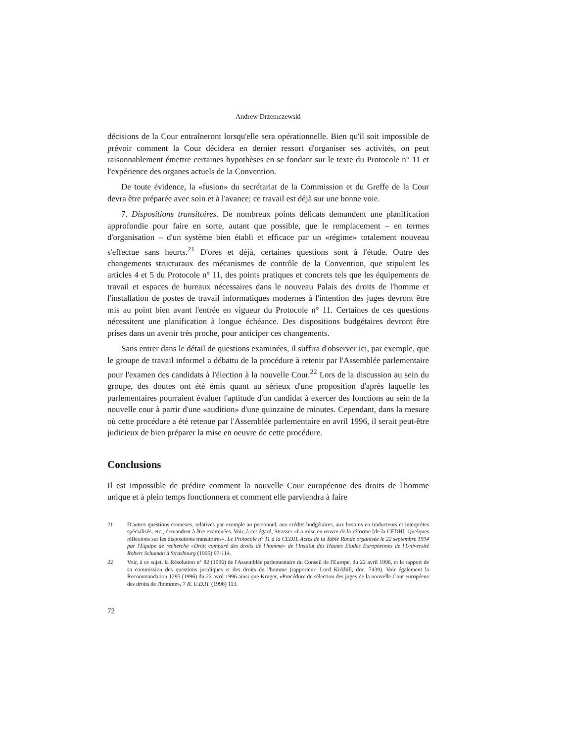Andrew Drzemczewski
décisions de la Cour entraîneront lorsqu'elle sera opérationnelle. Bien qu'il soit impossible de prévoir comment la Cour décidera en dernier ressort d'organiser ses activités, on peut raisonnablement émettre certaines hypothèses en se fondant sur le texte du Protocole n° 11 et l'expérience des organes actuels de la Convention.
De toute évidence, la «fusion» du secrétariat de la Commission et du Greffe de la Cour devra être préparée avec soin et à l'avance; ce travail est déjà sur une bonne voie.
7. Dispositions transitoires. De nombreux points délicats demandent une planification approfondie pour faire en sorte, autant que possible, que le remplacement – en termes d'organisation – d'un système bien établi et efficace par un «régime» totalement nouveau s'effectue sans heurts.<sup>21</sup> D'ores et déjà, certaines questions sont à l'étude. Outre des changements structuraux des mécanismes de contrôle de la Convention, que stipulent les articles 4 et 5 du Protocole n° 11, des points pratiques et concrets tels que les équipements de travail et espaces de bureaux nécessaires dans le nouveau Palais des droits de l'homme et l'installation de postes de travail informatiques modernes à l'intention des juges devront être mis au point bien avant l'entrée en vigueur du Protocole n° 11. Certaines de ces questions nécessitent une planification à longue échéance. Des dispositions budgétaires devront être prises dans un avenir très proche, pour anticiper ces changements.
Sans entrer dans le détail de questions examinées, il suffira d'observer ici, par exemple, que le groupe de travail informel a débattu de la procédure à retenir par l'Assemblée parlementaire pour l'examen des candidats à l'élection à la nouvelle Cour.<sup>22</sup> Lors de la discussion au sein du groupe, des doutes ont été émis quant au sérieux d'une proposition d'après laquelle les parlementaires pourraient évaluer l'aptitude d'un candidat à exercer des fonctions au sein de la nouvelle cour à partir d'une «audition» d'une quinzaine de minutes. Cependant, dans la mesure où cette procédure a été retenue par l'Assemblée parlementaire en avril 1996, il serait peut-être judicieux de bien préparer la mise en oeuvre de cette procédure.
Conclusions
Il est impossible de prédire comment la nouvelle Cour européenne des droits de l'homme unique et à plein temps fonctionnera et comment elle parviendra à faire
21 D'autres questions connexes, relatives par exemple au personnel, aux crédits budgétaires, aux besoins en traducteurs et interprètes spécialisés, etc., demandent à être examinées. Voir, à cet égard, Strasser «La mise en œuvre de la réforme [de la CEDH]. Quelques réflexions sur les dispositions transitoires», Le Protocole n° 11 à la CEDH. Actes de la Table Ronde organisée le 22 septembre 1994 par l'Equipe de recherche «Droit comparé des droits de l'homme» de l'Institut des Hautes Etudes Européennes de l'Université Robert Schuman à Strasbourg (1995) 97-114.
22 Voir, à ce sujet, la Résolution n° 82 (1996) de l'Assemblée parlementaire du Conseil de l'Europe, du 22 avril 1996, et le rapport de sa commission des questions juridiques et des droits de l'homme (rapporteur: Lord Kirkhill, doc. 7439). Voir également la Recommandation 1295 (1996) du 22 avril 1996 ainsi que Krüger, «Procédure de sélection des juges de la nouvelle Cour européene des droits de l'homme», 7 R. U.D.H. (1996) 113.
72